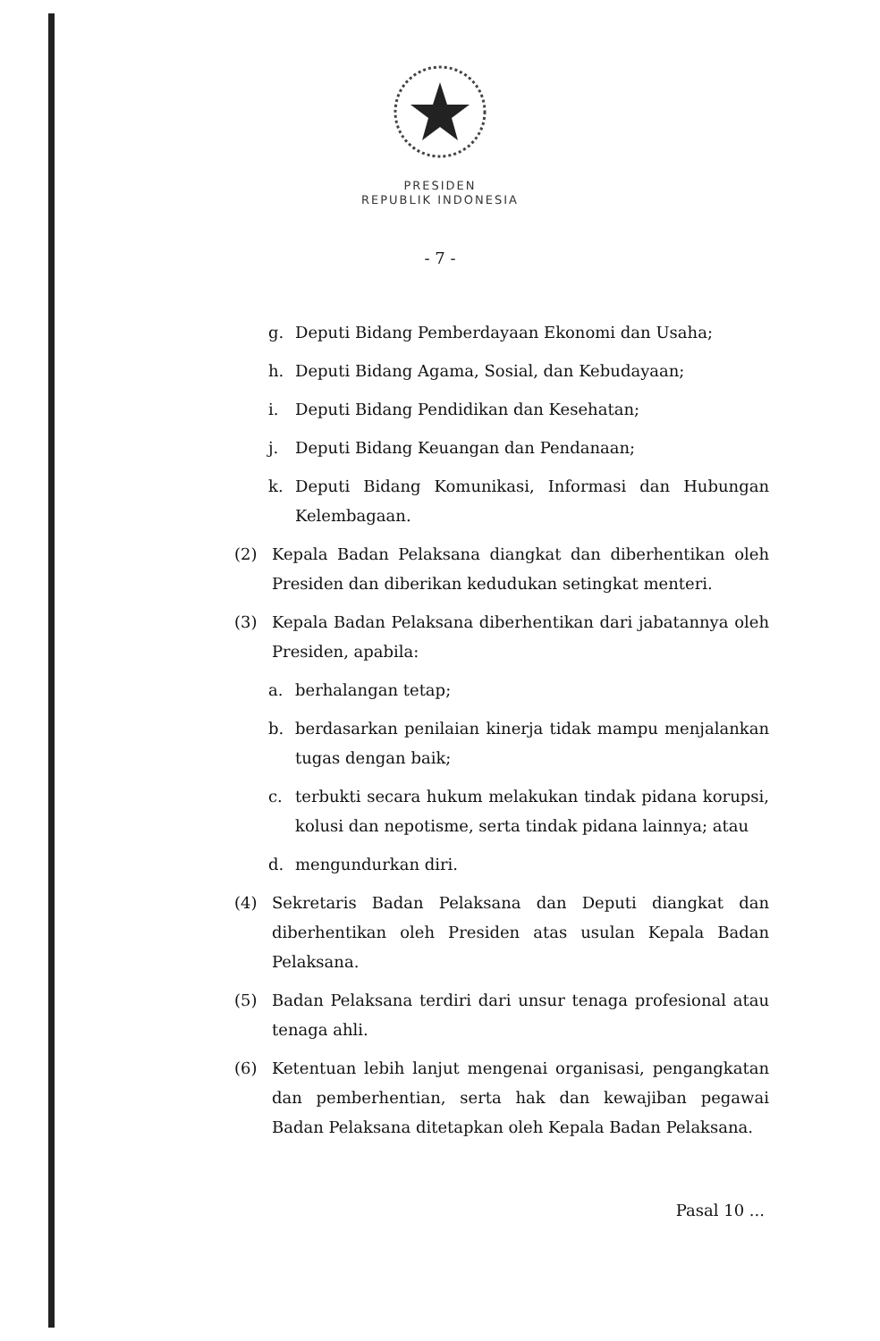PRESIDEN
REPUBLIK INDONESIA
- 7 -
g. Deputi Bidang Pemberdayaan Ekonomi dan Usaha;
h. Deputi Bidang Agama, Sosial, dan Kebudayaan;
i. Deputi Bidang Pendidikan dan Kesehatan;
j. Deputi Bidang Keuangan dan Pendanaan;
k. Deputi Bidang Komunikasi, Informasi dan Hubungan Kelembagaan.
(2) Kepala Badan Pelaksana diangkat dan diberhentikan oleh Presiden dan diberikan kedudukan setingkat menteri.
(3) Kepala Badan Pelaksana diberhentikan dari jabatannya oleh Presiden, apabila:
a. berhalangan tetap;
b. berdasarkan penilaian kinerja tidak mampu menjalankan tugas dengan baik;
c. terbukti secara hukum melakukan tindak pidana korupsi, kolusi dan nepotisme, serta tindak pidana lainnya; atau
d. mengundurkan diri.
(4) Sekretaris Badan Pelaksana dan Deputi diangkat dan diberhentikan oleh Presiden atas usulan Kepala Badan Pelaksana.
(5) Badan Pelaksana terdiri dari unsur tenaga profesional atau tenaga ahli.
(6) Ketentuan lebih lanjut mengenai organisasi, pengangkatan dan pemberhentian, serta hak dan kewajiban pegawai Badan Pelaksana ditetapkan oleh Kepala Badan Pelaksana.
Pasal 10 ...